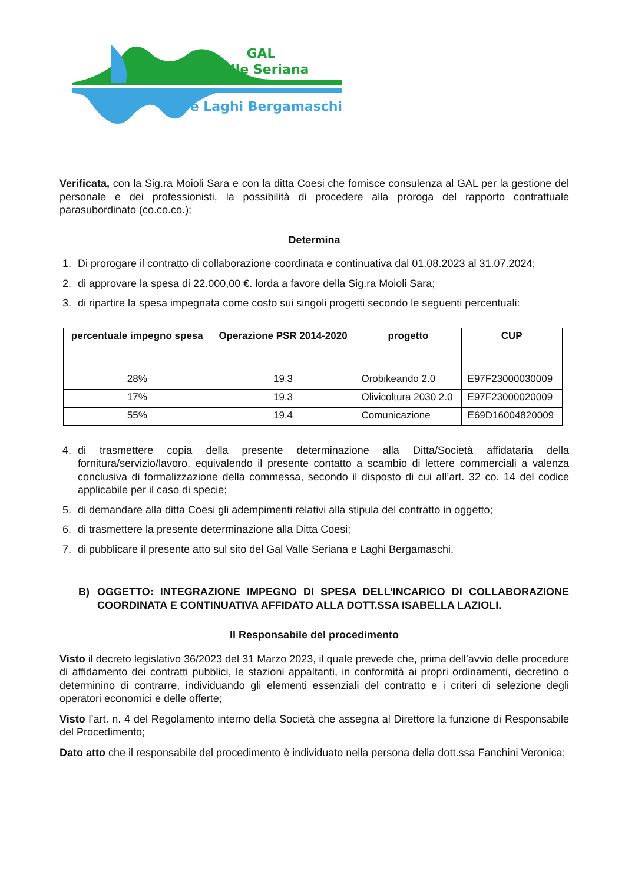GAL
Valle Seriana
e Laghi Bergamaschi
Verificata, con la Sig.ra Moioli Sara e con la ditta Coesi che fornisce consulenza al GAL per la gestione del personale e dei professionisti, la possibilità di procedere alla proroga del rapporto contrattuale parasubordinato (co.co.co.);
Determina
1. Di prorogare il contratto di collaborazione coordinata e continuativa dal 01.08.2023 al 31.07.2024;
2. di approvare la spesa di 22.000,00 €. lorda a favore della Sig.ra Moioli Sara;
3. di ripartire la spesa impegnata come costo sui singoli progetti secondo le seguenti percentuali:
| percentuale impegno spesa | Operazione PSR 2014-2020 | progetto | CUP |
| --- | --- | --- | --- |
| 28% | 19.3 | Orobikeando 2.0 | E97F23000030009 |
| 17% | 19.3 | Olivicoltura 2030 2.0 | E97F23000020009 |
| 55% | 19.4 | Comunicazione | E69D16004820009 |
4. di trasmettere copia della presente determinazione alla Ditta/Società affidataria della fornitura/servizio/lavoro, equivalendo il presente contatto a scambio di lettere commerciali a valenza conclusiva di formalizzazione della commessa, secondo il disposto di cui all’art. 32 co. 14 del codice applicabile per il caso di specie;
5. di demandare alla ditta Coesi gli adempimenti relativi alla stipula del contratto in oggetto;
6. di trasmettere la presente determinazione alla Ditta Coesi;
7. di pubblicare il presente atto sul sito del Gal Valle Seriana e Laghi Bergamaschi.
B) OGGETTO: INTEGRAZIONE IMPEGNO DI SPESA DELL’INCARICO DI COLLABORAZIONE COORDINATA E CONTINUATIVA AFFIDATO ALLA DOTT.SSA ISABELLA LAZIOLI.
Il Responsabile del procedimento
Visto il decreto legislativo 36/2023 del 31 Marzo 2023, il quale prevede che, prima dell’avvio delle procedure di affidamento dei contratti pubblici, le stazioni appaltanti, in conformità ai propri ordinamenti, decretino o determinino di contrarre, individuando gli elementi essenziali del contratto e i criteri di selezione degli operatori economici e delle offerte;
Visto l’art. n. 4 del Regolamento interno della Società che assegna al Direttore la funzione di Responsabile del Procedimento;
Dato atto che il responsabile del procedimento è individuato nella persona della dott.ssa Fanchini Veronica;